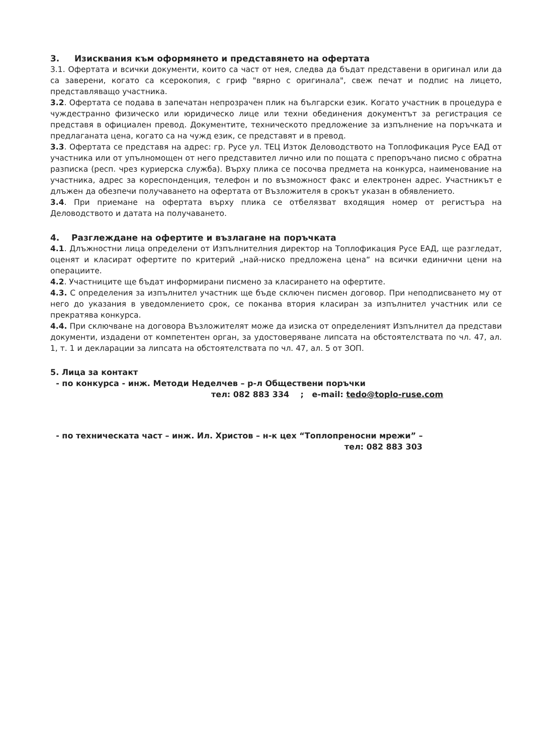3. Изисквания към оформянето и представянето на офертата
3.1. Офертата и всички документи, които са част от нея, следва да бъдат представени в оригинал или да са заверени, когато са ксерокопия, с гриф "вярно с оригинала", свеж печат и подпис на лицето, представляващо участника.
3.2. Офертата се подава в запечатан непрозрачен плик на български език. Когато участник в процедура е чуждестранно физическо или юридическо лице или техни обединения документът за регистрация се представя в официален превод. Документите, техническото предложение за изпълнение на поръчката и предлаганата цена, когато са на чужд език, се представят и в превод.
3.3. Офертата се представя на адрес: гр. Русе ул. ТЕЦ Изток Деловодството на Топлофикация Русе ЕАД от участника или от упълномощен от него представител лично или по пощата с препоръчано писмо с обратна разписка (респ. чрез куриерска служба). Върху плика се посочва предмета на конкурса, наименование на участника, адрес за кореспонденция, телефон и по възможност факс и електронен адрес. Участникът е длъжен да обезпечи получаването на офертата от Възложителя в срокът указан в обявлението.
3.4. При приемане на офертата върху плика се отбелязват входящия номер от регистъра на Деловодството и датата на получаването.
4. Разглеждане на офертите и възлагане на поръчката
4.1. Длъжностни лица определени от Изпълнителния директор на Топлофикация Русе ЕАД, ще разгледат, оценят и класират офертите по критерий „най-ниско предложена цена“ на всички единични цени на операциите.
4.2. Участниците ще бъдат информирани писмено за класирането на офертите.
4.3. С определения за изпълнител участник ще бъде сключен писмен договор. При неподписването му от него до указания в уведомлението срок, се поканва втория класиран за изпълнител участник или се прекратява конкурса.
4.4. При сключване на договора Възложителят може да изиска от определеният Изпълнител да представи документи, издадени от компетентен орган, за удостоверяване липсата на обстоятелствата по чл. 47, ал. 1, т. 1 и декларации за липсата на обстоятелствата по чл. 47, ал. 5 от ЗОП.
5. Лица за контакт
- по конкурса - инж. Методи Неделчев – р-л Обществени поръчки
тел: 082 883 334 ; e-mail: tedo@toplo-ruse.com
- по техническата част – инж. Ил. Христов – н-к цех “Топлопреносни мрежи” –
тел: 082 883 303